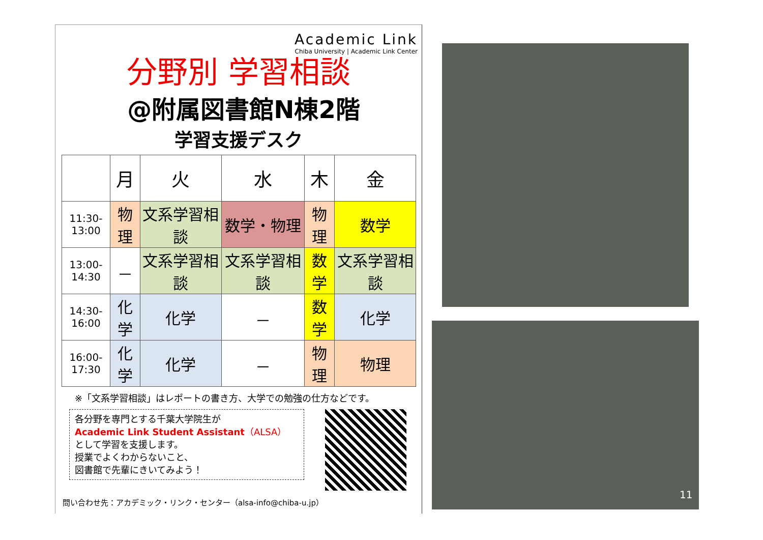Academic Link
Chiba University | Academic Link Center
分野別 学習相談
@附属図書館N棟2階
学習支援デスク
| | 月 | 火 | 水 | 木 | 金 |
| --- | --- | --- | --- | --- | --- |
| 11:30-13:00 | 物理 | 文系学習相談 | 数学・物理 | 物理 | 数学 |
| 13:00-14:30 | － | 文系学習相談 | 文系学習相談 | 数学 | 文系学習相談 |
| 14:30-16:00 | 化学 | 化学 | － | 数学 | 化学 |
| 16:00-17:30 | 化学 | 化学 | － | 物理 | 物理 |
※「文系学習相談」はレポートの書き方、大学での勉強の仕方などです。
各分野を専門とする千葉大学院生が
Academic Link Student Assistant（ALSA）
として学習を支援します。
授業でよくわからないこと、
図書館で先輩にきいてみよう！
問い合わせ先：アカデミック・リンク・センター（alsa-info@chiba-u.jp）
11